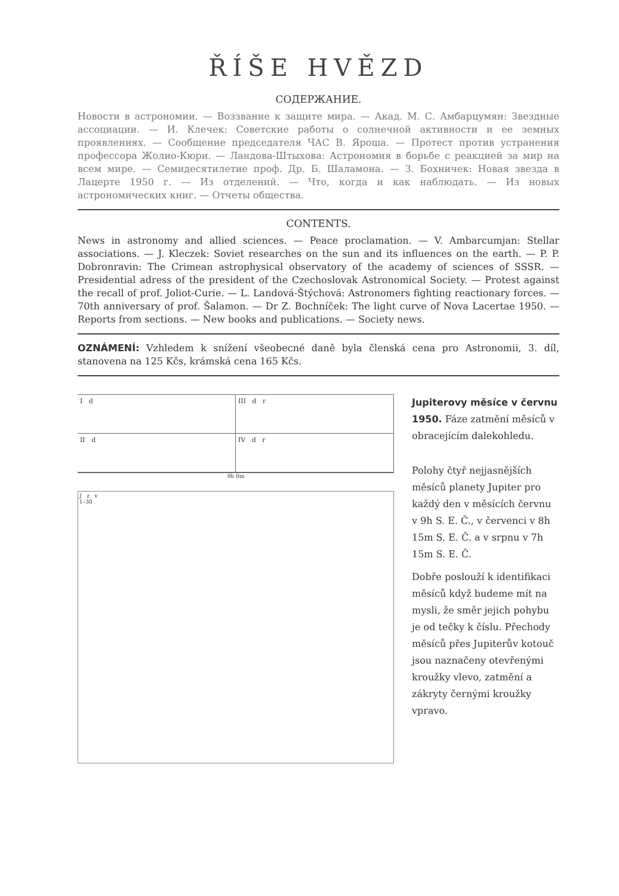ŘÍŠE HVĚZD
СОДЕРЖАНИЕ.
Новости в астрономии. — Воззвание к защите мира. — Акад. М. С. Амбарцумян: Звездные ассоциации. — И. Клечек: Советские работы о солнечной активности и ее земных проявлениях. — Сообщение председателя ЧАС В. Яроша. — Протест против устранения профессора Жолио-Кюри. — Ландова-Штыхова: Астрономия в борьбе с реакцией за мир на всем мире. — Семидесятилетие проф. Др. Б. Шаламона. — З. Бохничек: Новая звезда в Лацерте 1950 г. — Из отделений. — Что, когда и как наблюдать. — Из новых астрономических книг. — Отчеты общества.
CONTENTS.
News in astronomy and allied sciences. — Peace proclamation. — V. Ambarcumjan: Stellar associations. — J. Kleczek: Soviet researches on the sun and its influences on the earth. — P. P. Dobronravin: The Crimean astrophysical observatory of the academy of sciences of SSSR. — Presidential adress of the president of the Czechoslovak Astronomical Society. — Protest against the recall of prof. Joliot-Curie. — L. Landová-Štýchová: Astronomers fighting reactionary forces. — 70th anniversary of prof. Šalamon. — Dr Z. Bochníček: The light curve of Nova Lacertae 1950. — Reports from sections. — New books and publications. — Society news.
OZNÁMENÍ: Vzhledem k snížení všeobecné daně byla členská cena pro Astronomii, 3. díl, stanovena na 125 Kčs, krámská cena 165 Kčs.
I d
III d r
II d
IV d r
9h 0m
J z v
1–30
Jupiterovy měsíce v červnu 1950. Fáze zatmění měsíců v obracejícím dalekohledu.
Polohy čtyř nejjasnějších měsíců planety Jupiter pro každý den v měsících červnu v 9h S. E. Č., v červenci v 8h 15m S. E. Č. a v srpnu v 7h 15m S. E. Č.
Dobře poslouží k identifikaci měsíců když budeme mít na mysli, že směr jejich pohybu je od tečky k číslu. Přechody měsíců přes Jupiterův kotouč jsou naznačeny otevřenými kroužky vlevo, zatmění a zákryty černými kroužky vpravo.